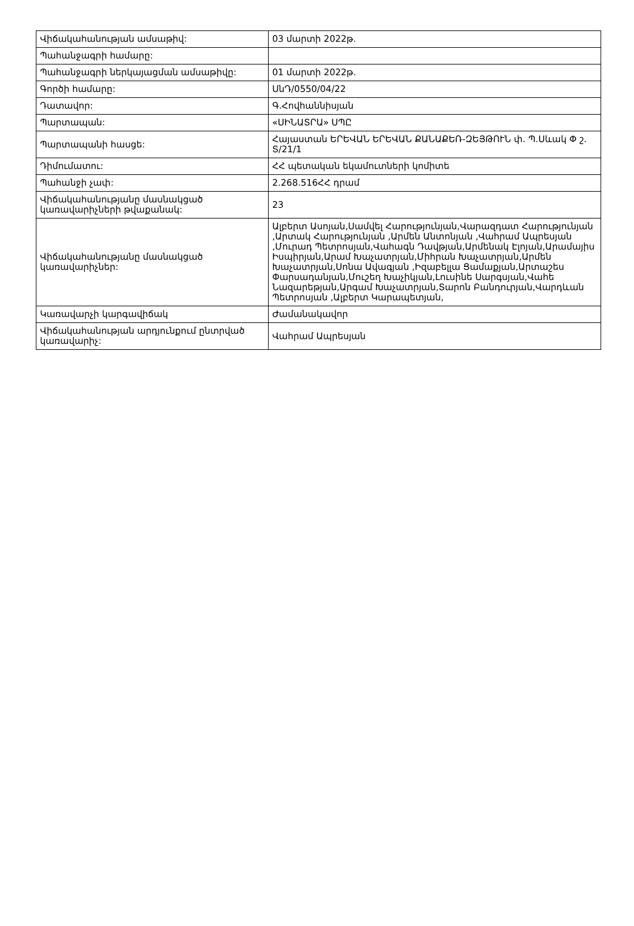| Վիճակահանության ամսաթիվ: | 03 մարտի 2022թ. |
| Պահանջագրի համարը: | |
| Պահանջագրի ներկայացման ամսաթիվը: | 01 մարտի 2022թ. |
| Գործի համարը: | ՍնԴ/0550/04/22 |
| Դատավոր: | Գ.Հովհաննիսյան |
| Պարտապան: | «ՍԻՆԱՏՐԱ» ՍՊԸ |
| Պարտապանի հասցե: | Հայաստան ԵՐԵՎԱՆ ԵՐԵՎԱՆ ՔԱՆԱՔԵՌ-ԶԵՅԹՈՒՆ փ. Պ.Սևակ Փ շ. Տ/21/1 |
| Դիմումատու: | ՀՀ պետական եկամուտների կոմիտե |
| Պահանջի չափ: | 2.268.516ՀՀ դրամ |
| Վիճակահանությանը մասնակցած կառավարիչների թվաքանակ: | 23 |
| Վիճակահանությանը մասնակցած կառավարիչներ: | Ալբերտ Ասոյան,Սամվել Հարությունյան,Վարազդատ Հարությունյան ,Արտակ Հարությունյան ,Արմեն Անտոնյան ,Վահրամ Ապրեսյան ,Մուրադ Պետրոսյան,Վահագն Դավթյան,Արմենակ Էլոյան,Արամայիս Իսպիրյան,Արամ Խաչատրյան,Միհրան Խաչատրյան,Արմեն Խաչատրյան,Սոնա Ավագյան ,Իզաբելլա Ցամաքյան,Արտաշես Փարսադանյան,Մուշեղ Խաչիկյան,Լուսինե Սարգսյան,Վահե Նազարեթյան,Արգամ Խաչատրյան,Տարոն Բանդուրյան,Վարդևան Պետրոսյան ,Ալբերտ Կարապետյան, |
| Կառավարչի կարգավիճակ | Ժամանակավոր |
| Վիճակահանության արդյունքում ընտրված կառավարիչ: | Վահրամ Ապրեսյան |